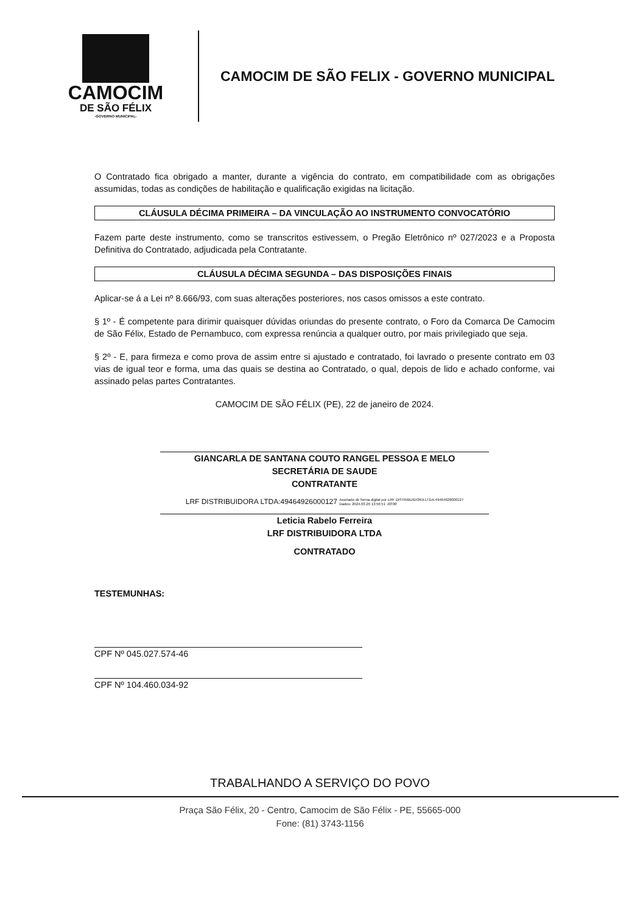CAMOCIM
DE SÃO FÉLIX
-GOVERNO MUNICIPAL-
CAMOCIM DE SÃO FELIX - GOVERNO MUNICIPAL
O Contratado fica obrigado a manter, durante a vigência do contrato, em compatibilidade com as obrigações assumidas, todas as condições de habilitação e qualificação exigidas na licitação.
CLÁUSULA DÉCIMA PRIMEIRA – DA VINCULAÇÃO AO INSTRUMENTO CONVOCATÓRIO
Fazem parte deste instrumento, como se transcritos estivessem, o Pregão Eletrônico nº 027/2023 e a Proposta Definitiva do Contratado, adjudicada pela Contratante.
CLÁUSULA DÉCIMA SEGUNDA – DAS DISPOSIÇÕES FINAIS
Aplicar-se á a Lei nº 8.666/93, com suas alterações posteriores, nos casos omissos a este contrato.
§ 1º - É competente para dirimir quaisquer dúvidas oriundas do presente contrato, o Foro da Comarca De Camocim de São Félix, Estado de Pernambuco, com expressa renúncia a qualquer outro, por mais privilegiado que seja.
§ 2º - E, para firmeza e como prova de assim entre si ajustado e contratado, foi lavrado o presente contrato em 03 vias de igual teor e forma, uma das quais se destina ao Contratado, o qual, depois de lido e achado conforme, vai assinado pelas partes Contratantes.
CAMOCIM DE SÃO FÉLIX (PE), 22 de janeiro de 2024.
GIANCARLA DE SANTANA COUTO RANGEL PESSOA E MELO
SECRETÁRIA DE SAUDE
CONTRATANTE
LRF DISTRIBUIDORA LTDA:49464926000127 Assinado de forma digital por LRF DISTRIBUIDORA LTDA:49464926000127
Dados: 2024.03.26 13:56:51 -03'00'
Leticia Rabelo Ferreira
LRF DISTRIBUIDORA LTDA
CONTRATADO
TESTEMUNHAS:
CPF Nº 045.027.574-46
CPF Nº 104.460.034-92
TRABALHANDO A SERVIÇO DO POVO
Praça São Félix, 20 - Centro, Camocim de São Félix - PE, 55665-000
Fone: (81) 3743-1156